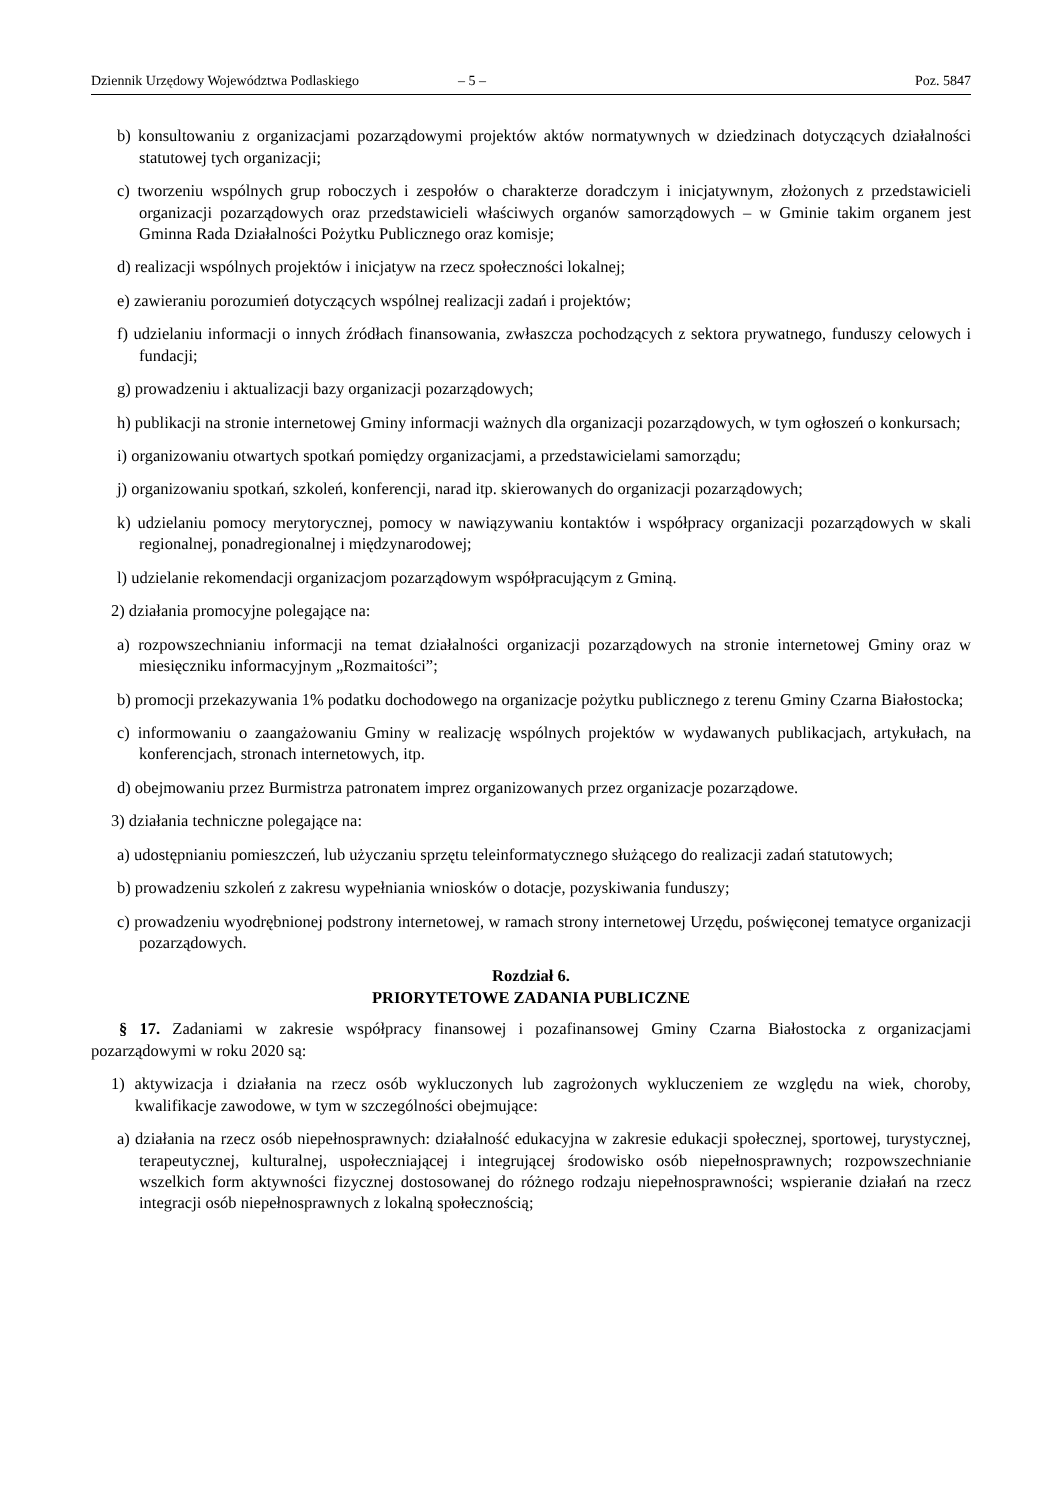Dziennik Urzędowy Województwa Podlaskiego – 5 – Poz. 5847
b) konsultowaniu z organizacjami pozarządowymi projektów aktów normatywnych w dziedzinach dotyczących działalności statutowej tych organizacji;
c) tworzeniu wspólnych grup roboczych i zespołów o charakterze doradczym i inicjatywnym, złożonych z przedstawicieli organizacji pozarządowych oraz przedstawicieli właściwych organów samorządowych – w Gminie takim organem jest Gminna Rada Działalności Pożytku Publicznego oraz komisje;
d) realizacji wspólnych projektów i inicjatyw na rzecz społeczności lokalnej;
e) zawieraniu porozumień dotyczących wspólnej realizacji zadań i projektów;
f) udzielaniu informacji o innych źródłach finansowania, zwłaszcza pochodzących z sektora prywatnego, funduszy celowych i fundacji;
g) prowadzeniu i aktualizacji bazy organizacji pozarządowych;
h) publikacji na stronie internetowej Gminy informacji ważnych dla organizacji pozarządowych, w tym ogłoszeń o konkursach;
i) organizowaniu otwartych spotkań pomiędzy organizacjami, a przedstawicielami samorządu;
j) organizowaniu spotkań, szkoleń, konferencji, narad itp. skierowanych do organizacji pozarządowych;
k) udzielaniu pomocy merytorycznej, pomocy w nawiązywaniu kontaktów i współpracy organizacji pozarządowych w skali regionalnej, ponadregionalnej i międzynarodowej;
l) udzielanie rekomendacji organizacjom pozarządowym współpracującym z Gminą.
2) działania promocyjne polegające na:
a) rozpowszechnianiu informacji na temat działalności organizacji pozarządowych na stronie internetowej Gminy oraz w miesięczniku informacyjnym „Rozmaitości”;
b) promocji przekazywania 1% podatku dochodowego na organizacje pożytku publicznego z terenu Gminy Czarna Białostocka;
c) informowaniu o zaangażowaniu Gminy w realizację wspólnych projektów w wydawanych publikacjach, artykułach, na konferencjach, stronach internetowych, itp.
d) obejmowaniu przez Burmistrza patronatem imprez organizowanych przez organizacje pozarządowe.
3) działania techniczne polegające na:
a) udostępnianiu pomieszczeń, lub użyczaniu sprzętu teleinformatycznego służącego do realizacji zadań statutowych;
b) prowadzeniu szkoleń z zakresu wypełniania wniosków o dotacje, pozyskiwania funduszy;
c) prowadzeniu wyodrębnionej podstrony internetowej, w ramach strony internetowej Urzędu, poświęconej tematyce organizacji pozarządowych.
Rozdział 6.
PRIORYTETOWE ZADANIA PUBLICZNE
§ 17. Zadaniami w zakresie współpracy finansowej i pozafinansowej Gminy Czarna Białostocka z organizacjami pozarządowymi w roku 2020 są:
1) aktywizacja i działania na rzecz osób wykluczonych lub zagrożonych wykluczeniem ze względu na wiek, choroby, kwalifikacje zawodowe, w tym w szczególności obejmujące:
a) działania na rzecz osób niepełnosprawnych: działalność edukacyjna w zakresie edukacji społecznej, sportowej, turystycznej, terapeutycznej, kulturalnej, uspołeczniającej i integrującej środowisko osób niepełnosprawnych; rozpowszechnianie wszelkich form aktywności fizycznej dostosowanej do różnego rodzaju niepełnosprawności; wspieranie działań na rzecz integracji osób niepełnosprawnych z lokalną społecznością;